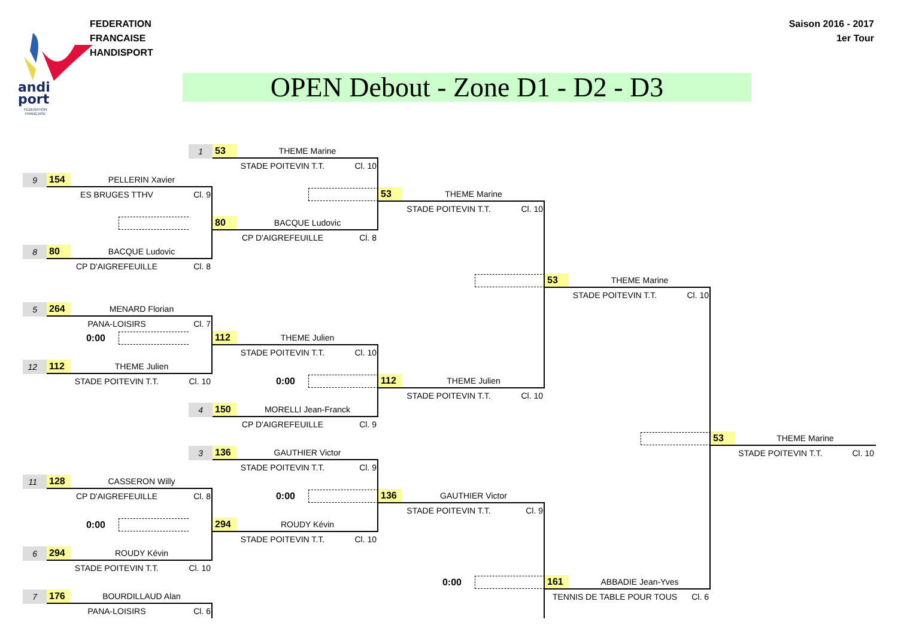andi
port
FEDERATION
FRANÇAISE
FEDERATION FRANCAISE
HANDISPORT
OPEN Debout - Zone D1 - D2 - D3
Saison 2016 - 2017
1er Tour
1
53 THEME Marine
STADE POITEVIN T.T. Cl. 10
9
154 PELLERIN Xavier
ES BRUGES TTHV Cl. 9
53 THEME Marine
STADE POITEVIN T.T. Cl. 10
80 BACQUE Ludovic
CP D'AIGREFEUILLE Cl. 8
8
80 BACQUE Ludovic
CP D'AIGREFEUILLE Cl. 8
53 THEME Marine
STADE POITEVIN T.T. Cl. 10
5
264 MENARD Florian
PANA-LOISIRS Cl. 7
0:00
112 THEME Julien
STADE POITEVIN T.T. Cl. 10
12
112 THEME Julien
STADE POITEVIN T.T. Cl. 10
0:00
112 THEME Julien
STADE POITEVIN T.T. Cl. 10
4
150 MORELLI Jean-Franck
CP D'AIGREFEUILLE Cl. 9
53 THEME Marine
STADE POITEVIN T.T. Cl. 10
3
136 GAUTHIER Victor
STADE POITEVIN T.T. Cl. 9
11
128 CASSERON Willy
CP D'AIGREFEUILLE Cl. 8
0:00
136 GAUTHIER Victor
STADE POITEVIN T.T. Cl. 9
0:00
294 ROUDY Kévin
STADE POITEVIN T.T. Cl. 10
6
294 ROUDY Kévin
STADE POITEVIN T.T. Cl. 10
0:00
161 ABBADIE Jean-Yves
TENNIS DE TABLE POUR TOUS Cl. 6
7
176 BOURDILLAUD Alan
PANA-LOISIRS Cl. 6